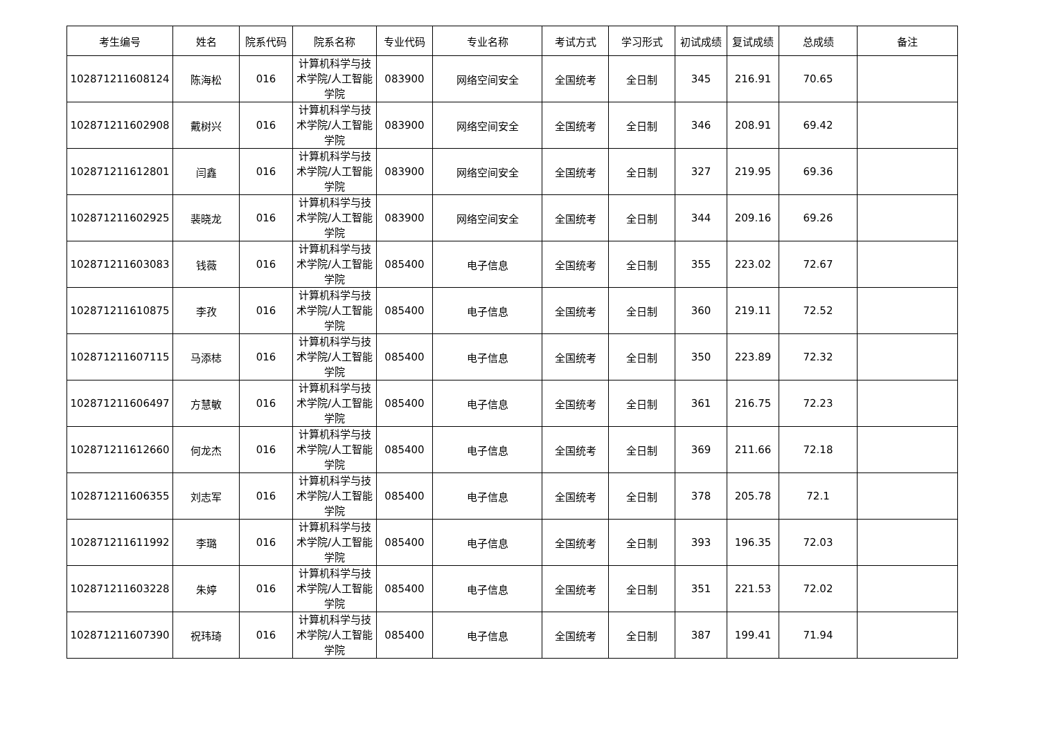| 考生编号 | 姓名 | 院系代码 | 院系名称 | 专业代码 | 专业名称 | 考试方式 | 学习形式 | 初试成绩 | 复试成绩 | 总成绩 | 备注 |
| --- | --- | --- | --- | --- | --- | --- | --- | --- | --- | --- | --- |
| 102871211608124 | 陈海松 | 016 | 计算机科学与技术学院/人工智能学院 | 083900 | 网络空间安全 | 全国统考 | 全日制 | 345 | 216.91 | 70.65 | |
| 102871211602908 | 戴树兴 | 016 | 计算机科学与技术学院/人工智能学院 | 083900 | 网络空间安全 | 全国统考 | 全日制 | 346 | 208.91 | 69.42 | |
| 102871211612801 | 闫鑫 | 016 | 计算机科学与技术学院/人工智能学院 | 083900 | 网络空间安全 | 全国统考 | 全日制 | 327 | 219.95 | 69.36 | |
| 102871211602925 | 裴晓龙 | 016 | 计算机科学与技术学院/人工智能学院 | 083900 | 网络空间安全 | 全国统考 | 全日制 | 344 | 209.16 | 69.26 | |
| 102871211603083 | 钱薇 | 016 | 计算机科学与技术学院/人工智能学院 | 085400 | 电子信息 | 全国统考 | 全日制 | 355 | 223.02 | 72.67 | |
| 102871211610875 | 李孜 | 016 | 计算机科学与技术学院/人工智能学院 | 085400 | 电子信息 | 全国统考 | 全日制 | 360 | 219.11 | 72.52 | |
| 102871211607115 | 马添梽 | 016 | 计算机科学与技术学院/人工智能学院 | 085400 | 电子信息 | 全国统考 | 全日制 | 350 | 223.89 | 72.32 | |
| 102871211606497 | 方慧敏 | 016 | 计算机科学与技术学院/人工智能学院 | 085400 | 电子信息 | 全国统考 | 全日制 | 361 | 216.75 | 72.23 | |
| 102871211612660 | 何龙杰 | 016 | 计算机科学与技术学院/人工智能学院 | 085400 | 电子信息 | 全国统考 | 全日制 | 369 | 211.66 | 72.18 | |
| 102871211606355 | 刘志军 | 016 | 计算机科学与技术学院/人工智能学院 | 085400 | 电子信息 | 全国统考 | 全日制 | 378 | 205.78 | 72.1 | |
| 102871211611992 | 李璐 | 016 | 计算机科学与技术学院/人工智能学院 | 085400 | 电子信息 | 全国统考 | 全日制 | 393 | 196.35 | 72.03 | |
| 102871211603228 | 朱婷 | 016 | 计算机科学与技术学院/人工智能学院 | 085400 | 电子信息 | 全国统考 | 全日制 | 351 | 221.53 | 72.02 | |
| 102871211607390 | 祝玮琦 | 016 | 计算机科学与技术学院/人工智能学院 | 085400 | 电子信息 | 全国统考 | 全日制 | 387 | 199.41 | 71.94 | |